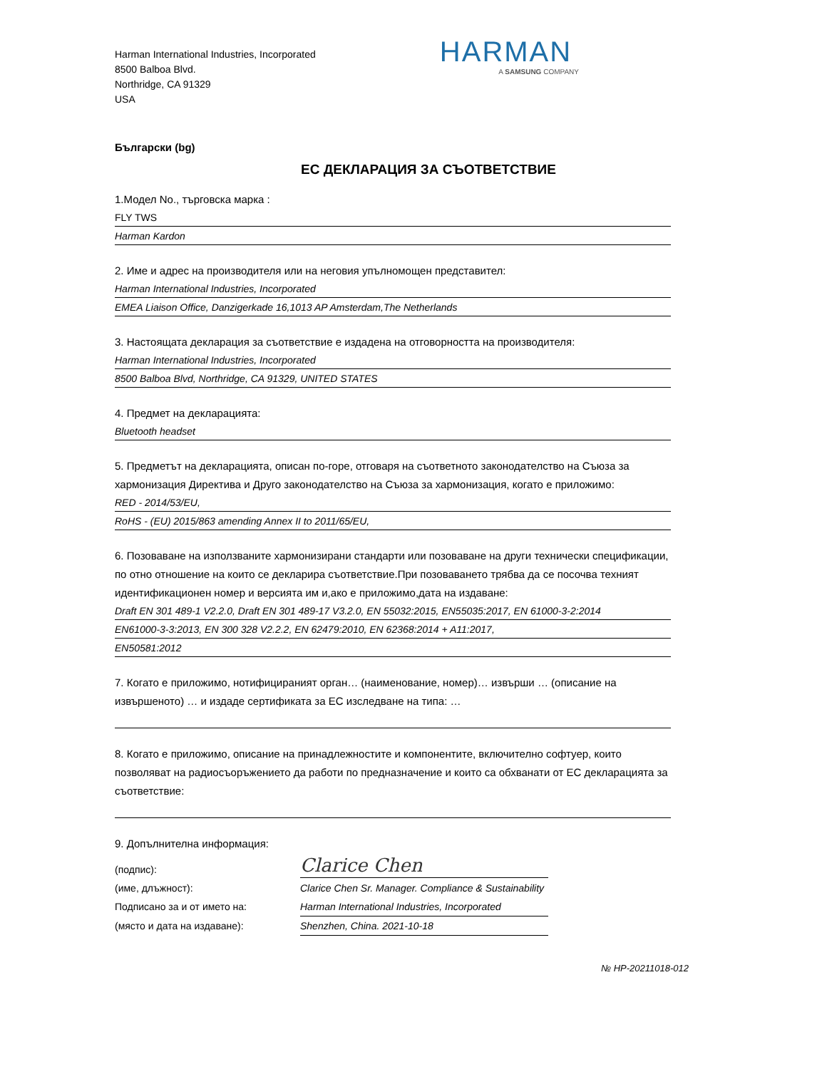Harman International Industries, Incorporated
8500 Balboa Blvd.
Northridge, CA 91329
USA
HARMAN
A SAMSUNG COMPANY
Български (bg)
ЕС ДЕКЛАРАЦИЯ ЗА СЪОТВЕТСТВИЕ
1.Модел No., търговска марка :
FLY TWS
Harman Kardon
2. Име и адрес на производителя или на неговия упълномощен представител:
Harman International Industries, Incorporated
EMEA Liaison Office, Danzigerkade 16,1013 AP Amsterdam,The Netherlands
3. Настоящата декларация за съответствие е издадена на отговорността на производителя:
Harman International Industries, Incorporated
8500 Balboa Blvd, Northridge, CA 91329, UNITED STATES
4. Предмет на декларацията:
Bluetooth headset
5. Предметът на декларацията, описан по-горе, отговаря на съответното законодателство на Съюза за хармонизация Директива и Друго законодателство на Съюза за хармонизация, когато е приложимо:
RED - 2014/53/EU,
RoHS - (EU) 2015/863 amending Annex II to 2011/65/EU,
6. Позоваване на използваните хармонизирани стандарти или позоваване на други технически спецификации, по отно отношение на които се декларира съответствие.При позоваването трябва да се посочва техният идентификационен номер и версията им и,ако е приложимо,дата на издаване:
Draft EN 301 489-1 V2.2.0, Draft EN 301 489-17 V3.2.0, EN 55032:2015, EN55035:2017, EN 61000-3-2:2014
EN61000-3-3:2013, EN 300 328 V2.2.2, EN 62479:2010, EN 62368:2014 + A11:2017,
EN50581:2012
7. Когато е приложимо, нотифицираният орган… (наименование, номер)… извърши … (описание на извършеното) … и издаде сертификата за ЕС изследване на типа: …
8. Когато е приложимо, описание на принадлежностите и компонентите, включително софтуер, които позволяват на радиосъоръжението да работи по предназначение и които са обхванати от ЕС декларацията за съответствие:
9. Допълнителна информация:
(подпис):
Clarice Chen
(име, длъжност): Clarice Chen Sr. Manager. Compliance & Sustainability
Подписано за и от името на: Harman International Industries, Incorporated
(място и дата на издаване): Shenzhen, China. 2021-10-18
№ HP-20211018-012